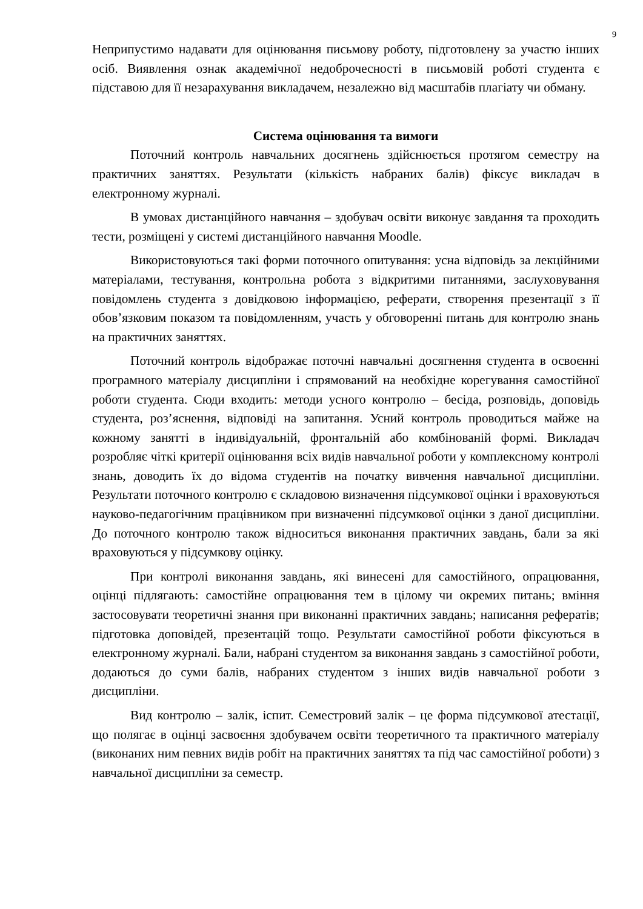9
Неприпустимо надавати для оцінювання письмову роботу, підготовлену за участю інших осіб. Виявлення ознак академічної недоброчесності в письмовій роботі студента є підставою для її незарахування викладачем, незалежно від масштабів плагіату чи обману.
Система оцінювання та вимоги
Поточний контроль навчальних досягнень здійснюється протягом семестру на практичних заняттях. Результати (кількість набраних балів) фіксує викладач в електронному журналі.
В умовах дистанційного навчання – здобувач освіти виконує завдання та проходить тести, розміщені у системі дистанційного навчання Moodle.
Використовуються такі форми поточного опитування: усна відповідь за лекційними матеріалами, тестування, контрольна робота з відкритими питаннями, заслуховування повідомлень студента з довідковою інформацією, реферати, створення презентації з її обов’язковим показом та повідомленням, участь у обговоренні питань для контролю знань на практичних заняттях.
Поточний контроль відображає поточні навчальні досягнення студента в освоєнні програмного матеріалу дисципліни і спрямований на необхідне корегування самостійної роботи студента. Сюди входить: методи усного контролю – бесіда, розповідь, доповідь студента, роз’яснення, відповіді на запитання. Усний контроль проводиться майже на кожному занятті в індивідуальній, фронтальній або комбінованій формі. Викладач розробляє чіткі критерії оцінювання всіх видів навчальної роботи у комплексному контролі знань, доводить їх до відома студентів на початку вивчення навчальної дисципліни. Результати поточного контролю є складовою визначення підсумкової оцінки і враховуються науково-педагогічним працівником при визначенні підсумкової оцінки з даної дисципліни. До поточного контролю також відноситься виконання практичних завдань, бали за які враховуються у підсумкову оцінку.
При контролі виконання завдань, які винесені для самостійного, опрацювання, оцінці підлягають: самостійне опрацювання тем в цілому чи окремих питань; вміння застосовувати теоретичні знання при виконанні практичних завдань; написання рефератів; підготовка доповідей, презентацій тощо. Результати самостійної роботи фіксуються в електронному журналі. Бали, набрані студентом за виконання завдань з самостійної роботи, додаються до суми балів, набраних студентом з інших видів навчальної роботи з дисципліни.
Вид контролю – залік, іспит. Семестровий залік – це форма підсумкової атестації, що полягає в оцінці засвоєння здобувачем освіти теоретичного та практичного матеріалу (виконаних ним певних видів робіт на практичних заняттях та під час самостійної роботи) з навчальної дисципліни за семестр.